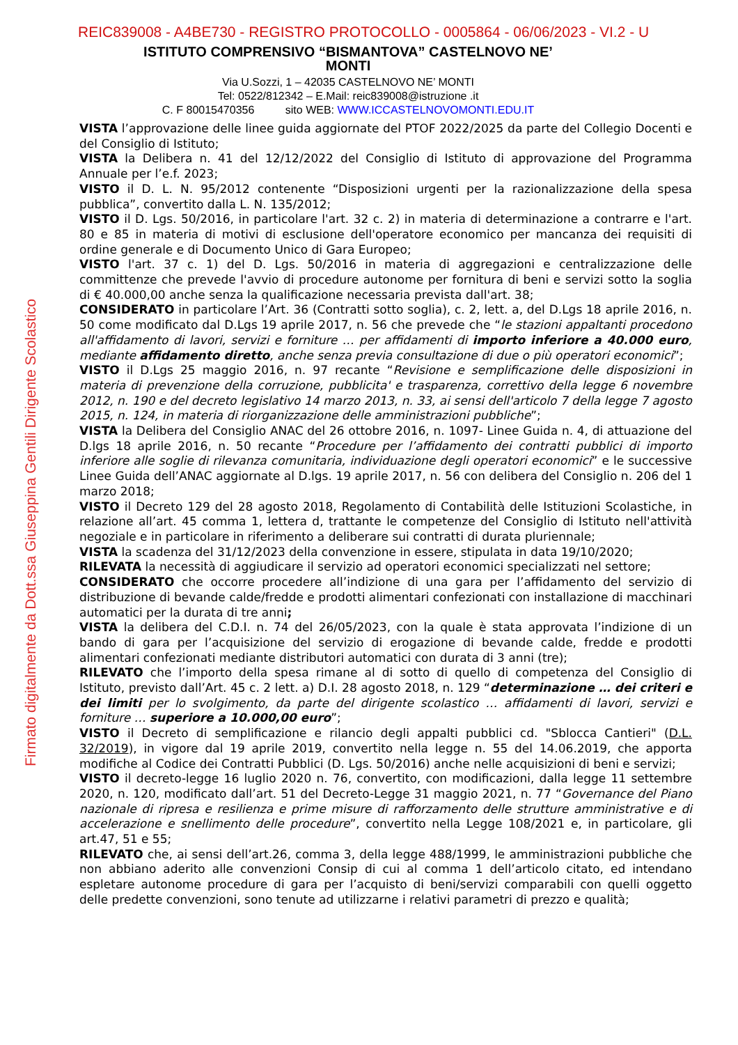REIC839008 - A4BE730 - REGISTRO PROTOCOLLO - 0005864 - 06/06/2023 - VI.2 - U
Firmato digitalmente da Dott.ssa Giuseppina Gentili Dirigente Scolastico
ISTITUTO COMPRENSIVO “BISMANTOVA” CASTELNOVO NE’ MONTI
Via U.Sozzi, 1 – 42035 CASTELNOVO NE’ MONTI
Tel: 0522/812342 – E.Mail: reic839008@istruzione .it
C. F 80015470356 sito WEB: WWW.ICCASTELNOVOMONTI.EDU.IT
VISTA l’approvazione delle linee guida aggiornate del PTOF 2022/2025 da parte del Collegio Docenti e del Consiglio di Istituto;
VISTA la Delibera n. 41 del 12/12/2022 del Consiglio di Istituto di approvazione del Programma Annuale per l’e.f. 2023;
VISTO il D. L. N. 95/2012 contenente “Disposizioni urgenti per la razionalizzazione della spesa pubblica”, convertito dalla L. N. 135/2012;
VISTO il D. Lgs. 50/2016, in particolare l'art. 32 c. 2) in materia di determinazione a contrarre e l'art. 80 e 85 in materia di motivi di esclusione dell'operatore economico per mancanza dei requisiti di ordine generale e di Documento Unico di Gara Europeo;
VISTO l'art. 37 c. 1) del D. Lgs. 50/2016 in materia di aggregazioni e centralizzazione delle committenze che prevede l'avvio di procedure autonome per fornitura di beni e servizi sotto la soglia di € 40.000,00 anche senza la qualificazione necessaria prevista dall'art. 38;
CONSIDERATO in particolare l’Art. 36 (Contratti sotto soglia), c. 2, lett. a, del D.Lgs 18 aprile 2016, n. 50 come modificato dal D.Lgs 19 aprile 2017, n. 56 che prevede che “le stazioni appaltanti procedono all'affidamento di lavori, servizi e forniture … per affidamenti di importo inferiore a 40.000 euro, mediante affidamento diretto, anche senza previa consultazione di due o più operatori economici”;
VISTO il D.Lgs 25 maggio 2016, n. 97 recante “Revisione e semplificazione delle disposizioni in materia di prevenzione della corruzione, pubblicita' e trasparenza, correttivo della legge 6 novembre 2012, n. 190 e del decreto legislativo 14 marzo 2013, n. 33, ai sensi dell'articolo 7 della legge 7 agosto 2015, n. 124, in materia di riorganizzazione delle amministrazioni pubbliche”;
VISTA la Delibera del Consiglio ANAC del 26 ottobre 2016, n. 1097- Linee Guida n. 4, di attuazione del D.lgs 18 aprile 2016, n. 50 recante “Procedure per l’affidamento dei contratti pubblici di importo inferiore alle soglie di rilevanza comunitaria, individuazione degli operatori economici” e le successive Linee Guida dell’ANAC aggiornate al D.lgs. 19 aprile 2017, n. 56 con delibera del Consiglio n. 206 del 1 marzo 2018;
VISTO il Decreto 129 del 28 agosto 2018, Regolamento di Contabilità delle Istituzioni Scolastiche, in relazione all’art. 45 comma 1, lettera d, trattante le competenze del Consiglio di Istituto nell'attività negoziale e in particolare in riferimento a deliberare sui contratti di durata pluriennale;
VISTA la scadenza del 31/12/2023 della convenzione in essere, stipulata in data 19/10/2020;
RILEVATA la necessità di aggiudicare il servizio ad operatori economici specializzati nel settore;
CONSIDERATO che occorre procedere all’indizione di una gara per l’affidamento del servizio di distribuzione di bevande calde/fredde e prodotti alimentari confezionati con installazione di macchinari automatici per la durata di tre anni;
VISTA la delibera del C.D.I. n. 74 del 26/05/2023, con la quale è stata approvata l’indizione di un bando di gara per l’acquisizione del servizio di erogazione di bevande calde, fredde e prodotti alimentari confezionati mediante distributori automatici con durata di 3 anni (tre);
RILEVATO che l’importo della spesa rimane al di sotto di quello di competenza del Consiglio di Istituto, previsto dall’Art. 45 c. 2 lett. a) D.I. 28 agosto 2018, n. 129 “determinazione … dei criteri e dei limiti per lo svolgimento, da parte del dirigente scolastico … affidamenti di lavori, servizi e forniture … superiore a 10.000,00 euro”;
VISTO il Decreto di semplificazione e rilancio degli appalti pubblici cd. "Sblocca Cantieri" (D.L. 32/2019), in vigore dal 19 aprile 2019, convertito nella legge n. 55 del 14.06.2019, che apporta modifiche al Codice dei Contratti Pubblici (D. Lgs. 50/2016) anche nelle acquisizioni di beni e servizi;
VISTO il decreto-legge 16 luglio 2020 n. 76, convertito, con modificazioni, dalla legge 11 settembre 2020, n. 120, modificato dall’art. 51 del Decreto-Legge 31 maggio 2021, n. 77 “Governance del Piano nazionale di ripresa e resilienza e prime misure di rafforzamento delle strutture amministrative e di accelerazione e snellimento delle procedure”, convertito nella Legge 108/2021 e, in particolare, gli art.47, 51 e 55;
RILEVATO che, ai sensi dell’art.26, comma 3, della legge 488/1999, le amministrazioni pubbliche che non abbiano aderito alle convenzioni Consip di cui al comma 1 dell’articolo citato, ed intendano espletare autonome procedure di gara per l’acquisto di beni/servizi comparabili con quelli oggetto delle predette convenzioni, sono tenute ad utilizzarne i relativi parametri di prezzo e qualità;